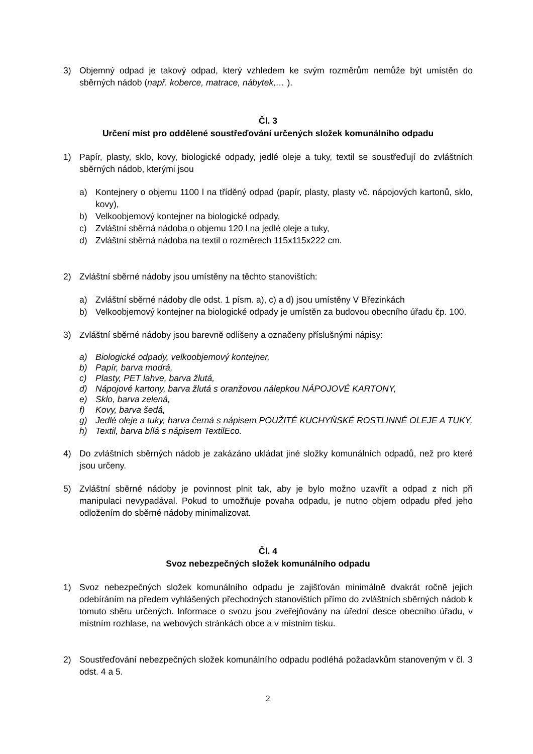3) Objemný odpad je takový odpad, který vzhledem ke svým rozměrům nemůže být umístěn do sběrných nádob (např. koberce, matrace, nábytek,… ).
Čl. 3
Určení míst pro oddělené soustřeďování určených složek komunálního odpadu
1) Papír, plasty, sklo, kovy, biologické odpady, jedlé oleje a tuky, textil se soustřeďují do zvláštních sběrných nádob, kterými jsou
a) Kontejnery o objemu 1100 l na tříděný odpad (papír, plasty, plasty vč. nápojových kartonů, sklo, kovy),
b) Velkoobjemový kontejner na biologické odpady,
c) Zvláštní sběrná nádoba o objemu 120 l na jedlé oleje a tuky,
d) Zvláštní sběrná nádoba na textil o rozměrech 115x115x222 cm.
2) Zvláštní sběrné nádoby jsou umístěny na těchto stanovištích:
a) Zvláštní sběrné nádoby dle odst. 1 písm. a), c) a d) jsou umístěny V Březinkách
b) Velkoobjemový kontejner na biologické odpady je umístěn za budovou obecního úřadu čp. 100.
3) Zvláštní sběrné nádoby jsou barevně odlišeny a označeny příslušnými nápisy:
a) Biologické odpady, velkoobjemový kontejner,
b) Papír, barva modrá,
c) Plasty, PET lahve, barva žlutá,
d) Nápojové kartony, barva žlutá s oranžovou nálepkou NÁPOJOVÉ KARTONY,
e) Sklo, barva zelená,
f) Kovy, barva šedá,
g) Jedlé oleje a tuky, barva černá s nápisem POUŽITÉ KUCHYŇSKÉ ROSTLINNÉ OLEJE A TUKY,
h) Textil, barva bílá s nápisem TextilEco.
4) Do zvláštních sběrných nádob je zakázáno ukládat jiné složky komunálních odpadů, než pro které jsou určeny.
5) Zvláštní sběrné nádoby je povinnost plnit tak, aby je bylo možno uzavřít a odpad z nich při manipulaci nevypadával. Pokud to umožňuje povaha odpadu, je nutno objem odpadu před jeho odložením do sběrné nádoby minimalizovat.
Čl. 4
Svoz nebezpečných složek komunálního odpadu
1) Svoz nebezpečných složek komunálního odpadu je zajišťován minimálně dvakrát ročně jejich odebíráním na předem vyhlášených přechodných stanovištích přímo do zvláštních sběrných nádob k tomuto sběru určených. Informace o svozu jsou zveřejňovány na úřední desce obecního úřadu, v místním rozhlase, na webových stránkách obce a v místním tisku.
2) Soustřeďování nebezpečných složek komunálního odpadu podléhá požadavkům stanoveným v čl. 3 odst. 4 a 5.
2